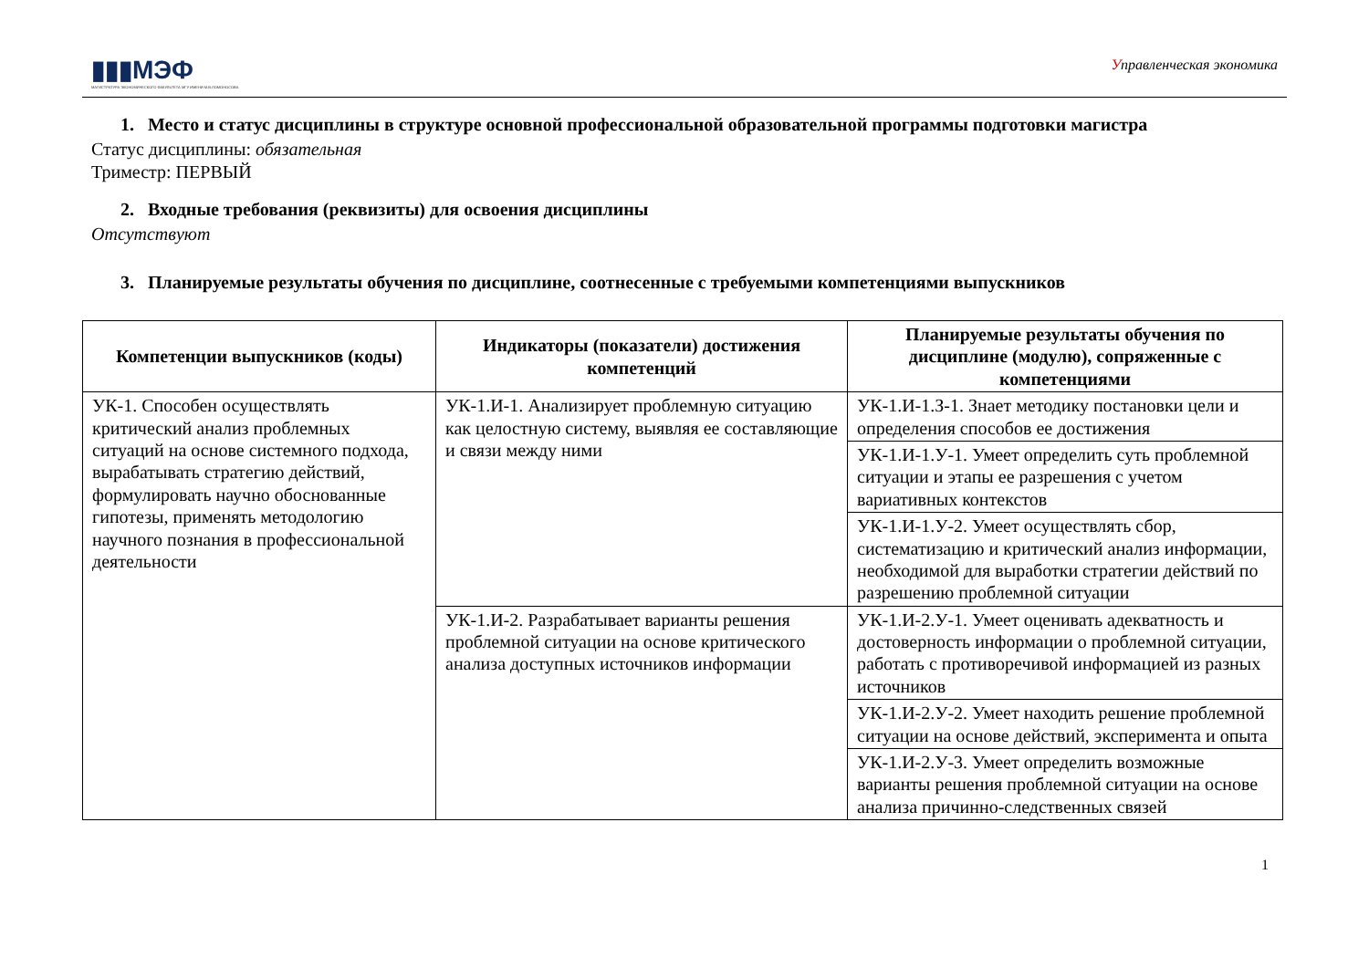▮▮▮МЭФ
МАГИСТРАТУРА ЭКОНОМИЧЕСКОГО ФАКУЛЬТЕТА МГУ ИМЕНИ М.В.ЛОМОНОСОВА
Управленческая экономика
1. Место и статус дисциплины в структуре основной профессиональной образовательной программы подготовки магистра
Статус дисциплины: обязательная
Триместр: ПЕРВЫЙ
2. Входные требования (реквизиты) для освоения дисциплины
Отсутствуют
3. Планируемые результаты обучения по дисциплине, соотнесенные с требуемыми компетенциями выпускников
| Компетенции выпускников (коды) | Индикаторы (показатели) достижения компетенций | Планируемые результаты обучения по дисциплине (модулю), сопряженные с компетенциями |
| --- | --- | --- |
| УК-1. Способен осуществлять критический анализ проблемных ситуаций на основе системного подхода, вырабатывать стратегию действий, формулировать научно обоснованные гипотезы, применять методологию научного познания в профессиональной деятельности | УК-1.И-1. Анализирует проблемную ситуацию как целостную систему, выявляя ее составляющие и связи между ними | УК-1.И-1.З-1. Знает методику постановки цели и определения способов ее достижения |
| | | УК-1.И-1.У-1. Умеет определить суть проблемной ситуации и этапы ее разрешения с учетом вариативных контекстов |
| | | УК-1.И-1.У-2. Умеет осуществлять сбор, систематизацию и критический анализ информации, необходимой для выработки стратегии действий по разрешению проблемной ситуации |
| | УК-1.И-2. Разрабатывает варианты решения проблемной ситуации на основе критического анализа доступных источников информации | УК-1.И-2.У-1. Умеет оценивать адекватность и достоверность информации о проблемной ситуации, работать с противоречивой информацией из разных источников |
| | | УК-1.И-2.У-2. Умеет находить решение проблемной ситуации на основе действий, эксперимента и опыта |
| | | УК-1.И-2.У-3. Умеет определить возможные варианты решения проблемной ситуации на основе анализа причинно-следственных связей |
1